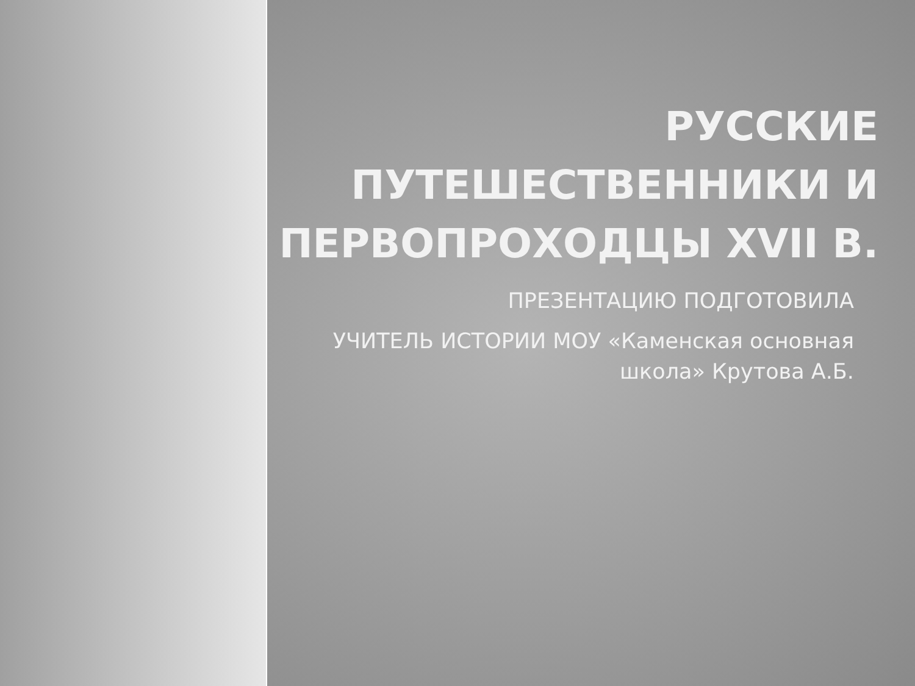РУССКИЕ ПУТЕШЕСТВЕННИКИ И ПЕРВОПРОХОДЦЫ XVII В.
ПРЕЗЕНТАЦИЮ ПОДГОТОВИЛА
УЧИТЕЛЬ ИСТОРИИ МОУ «Каменская основная школа» Крутова А.Б.